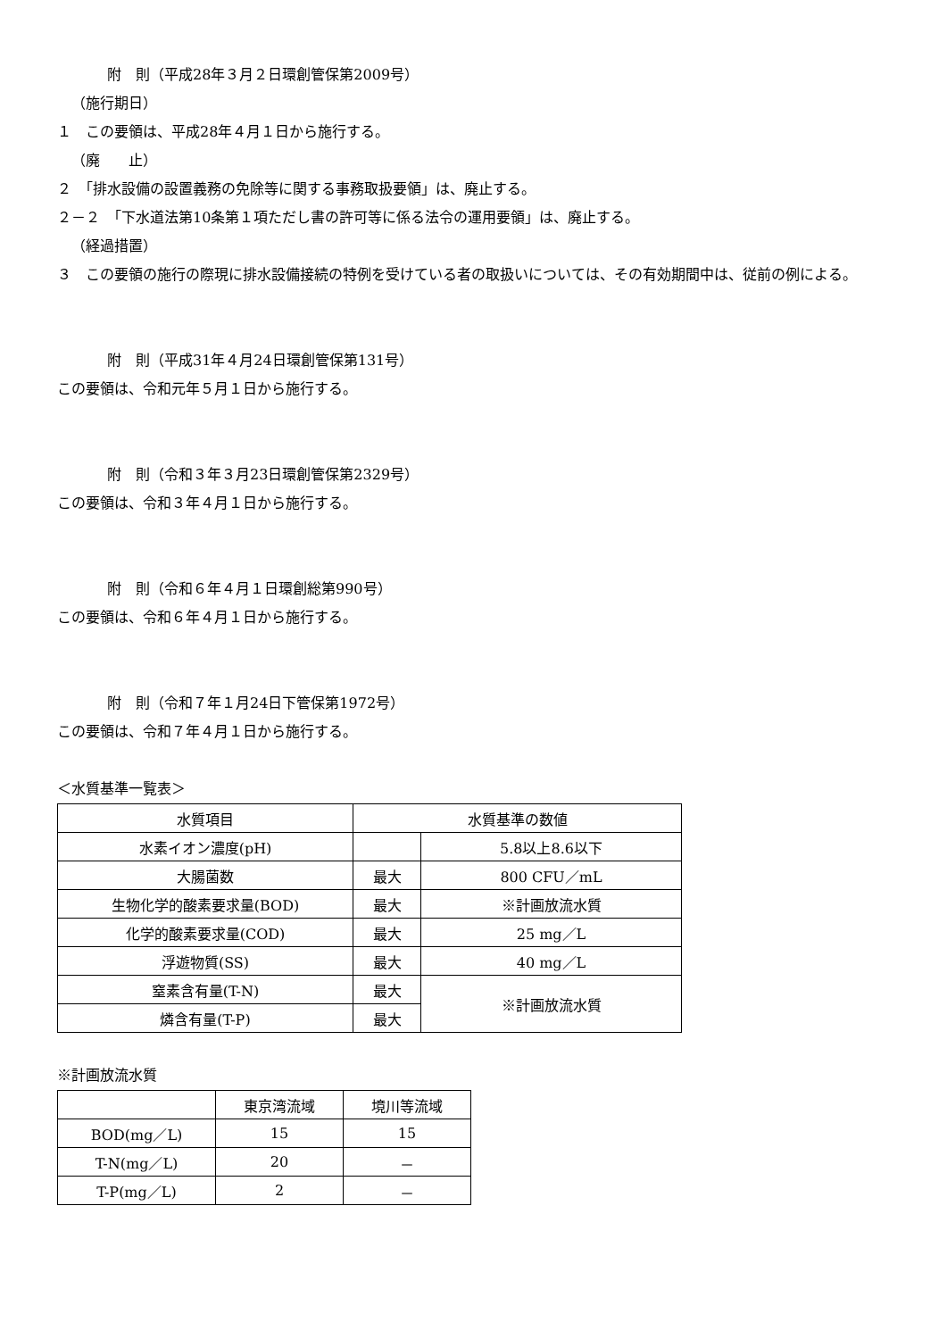附　則（平成28年３月２日環創管保第2009号）
（施行期日）
１　この要領は、平成28年４月１日から施行する。
（廃　　止）
２　「排水設備の設置義務の免除等に関する事務取扱要領」は、廃止する。
２－２　「下水道法第10条第１項ただし書の許可等に係る法令の運用要領」は、廃止する。
（経過措置）
３　この要領の施行の際現に排水設備接続の特例を受けている者の取扱いについては、その有効期間中は、従前の例による。
附　則（平成31年４月24日環創管保第131号）
この要領は、令和元年５月１日から施行する。
附　則（令和３年３月23日環創管保第2329号）
この要領は、令和３年４月１日から施行する。
附　則（令和６年４月１日環創総第990号）
この要領は、令和６年４月１日から施行する。
附　則（令和７年１月24日下管保第1972号）
この要領は、令和７年４月１日から施行する。
＜水質基準一覧表＞
| 水質項目 | 水質基準の数値 | |
| 水素イオン濃度(pH) | | 5.8以上8.6以下 |
| 大腸菌数 | 最大 | 800 CFU／mL |
| 生物化学的酸素要求量(BOD) | 最大 | ※計画放流水質 |
| 化学的酸素要求量(COD) | 最大 | 25 mg／L |
| 浮遊物質(SS) | 最大 | 40 mg／L |
| 窒素含有量(T-N) | 最大 | ※計画放流水質 |
| 燐含有量(T-P) | 最大 | |
※計画放流水質
| | 東京湾流域 | 境川等流域 |
| BOD(mg／L) | 15 | 15 |
| T-N(mg／L) | 20 | － |
| T-P(mg／L) | 2 | － |